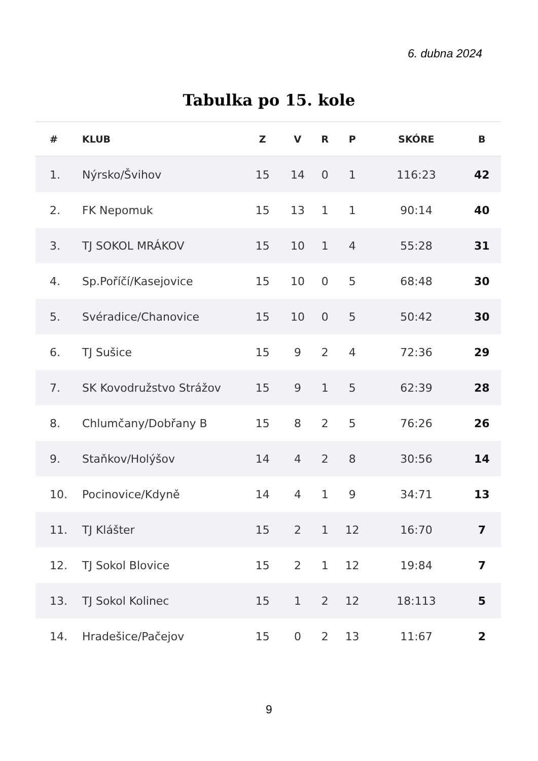6. dubna 2024
Tabulka po 15. kole
| # | KLUB | Z | V | R | P | SKÓRE | B |
| --- | --- | --- | --- | --- | --- | --- | --- |
| 1. | Nýrsko/Švihov | 15 | 14 | 0 | 1 | 116:23 | 42 |
| 2. | FK Nepomuk | 15 | 13 | 1 | 1 | 90:14 | 40 |
| 3. | TJ SOKOL MRÁKOV | 15 | 10 | 1 | 4 | 55:28 | 31 |
| 4. | Sp.Poříčí/Kasejovice | 15 | 10 | 0 | 5 | 68:48 | 30 |
| 5. | Svéradice/Chanovice | 15 | 10 | 0 | 5 | 50:42 | 30 |
| 6. | TJ Sušice | 15 | 9 | 2 | 4 | 72:36 | 29 |
| 7. | SK Kovodružstvo Strážov | 15 | 9 | 1 | 5 | 62:39 | 28 |
| 8. | Chlumčany/Dobřany B | 15 | 8 | 2 | 5 | 76:26 | 26 |
| 9. | Staňkov/Holýšov | 14 | 4 | 2 | 8 | 30:56 | 14 |
| 10. | Pocinovice/Kdyně | 14 | 4 | 1 | 9 | 34:71 | 13 |
| 11. | TJ Klášter | 15 | 2 | 1 | 12 | 16:70 | 7 |
| 12. | TJ Sokol Blovice | 15 | 2 | 1 | 12 | 19:84 | 7 |
| 13. | TJ Sokol Kolinec | 15 | 1 | 2 | 12 | 18:113 | 5 |
| 14. | Hradešice/Pačejov | 15 | 0 | 2 | 13 | 11:67 | 2 |
9